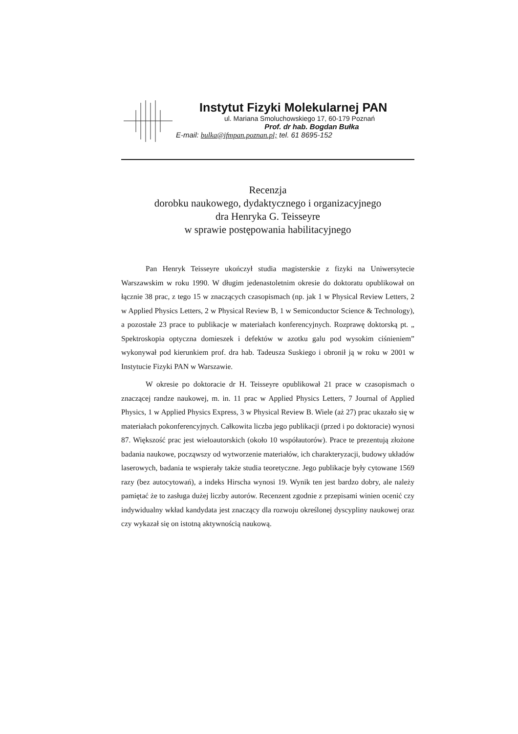Instytut Fizyki Molekularnej PAN
ul. Mariana Smoluchowskiego 17, 60-179 Poznań
Prof. dr hab. Bogdan Bułka
E-mail: bulka@ifmpan.poznan.pl; tel. 61 8695-152
Recenzja
dorobku naukowego, dydaktycznego i organizacyjnego
dra Henryka G. Teisseyre
w sprawie postępowania habilitacyjnego
Pan Henryk Teisseyre ukończył studia magisterskie z fizyki na Uniwersytecie Warszawskim w roku 1990. W długim jedenastoletnim okresie do doktoratu opublikował on łącznie 38 prac, z tego 15 w znaczących czasopismach (np. jak 1 w Physical Review Letters, 2 w Applied Physics Letters, 2 w Physical Review B, 1 w Semiconductor Science & Technology), a pozostałe 23 prace to publikacje w materiałach konferencyjnych. Rozprawę doktorską pt. „ Spektroskopia optyczna domieszek i defektów w azotku galu pod wysokim ciśnieniem” wykonywał pod kierunkiem prof. dra hab. Tadeusza Suskiego i obronił ją w roku w 2001 w Instytucie Fizyki PAN w Warszawie.
W okresie po doktoracie dr H. Teisseyre opublikował 21 prace w czasopismach o znaczącej randze naukowej, m. in. 11 prac w Applied Physics Letters, 7 Journal of Applied Physics, 1 w Applied Physics Express, 3 w Physical Review B. Wiele (aż 27) prac ukazało się w materiałach pokonferencyjnych. Całkowita liczba jego publikacji (przed i po doktoracie) wynosi 87. Większość prac jest wieloautorskich (około 10 współautorów). Prace te prezentują złożone badania naukowe, począwszy od wytworzenie materiałów, ich charakteryzacji, budowy układów laserowych, badania te wspierały także studia teoretyczne. Jego publikacje były cytowane 1569 razy (bez autocytowań), a indeks Hirscha wynosi 19. Wynik ten jest bardzo dobry, ale należy pamiętać że to zasługa dużej liczby autorów. Recenzent zgodnie z przepisami winien ocenić czy indywidualny wkład kandydata jest znaczący dla rozwoju określonej dyscypliny naukowej oraz czy wykazał się on istotną aktywnością naukową.